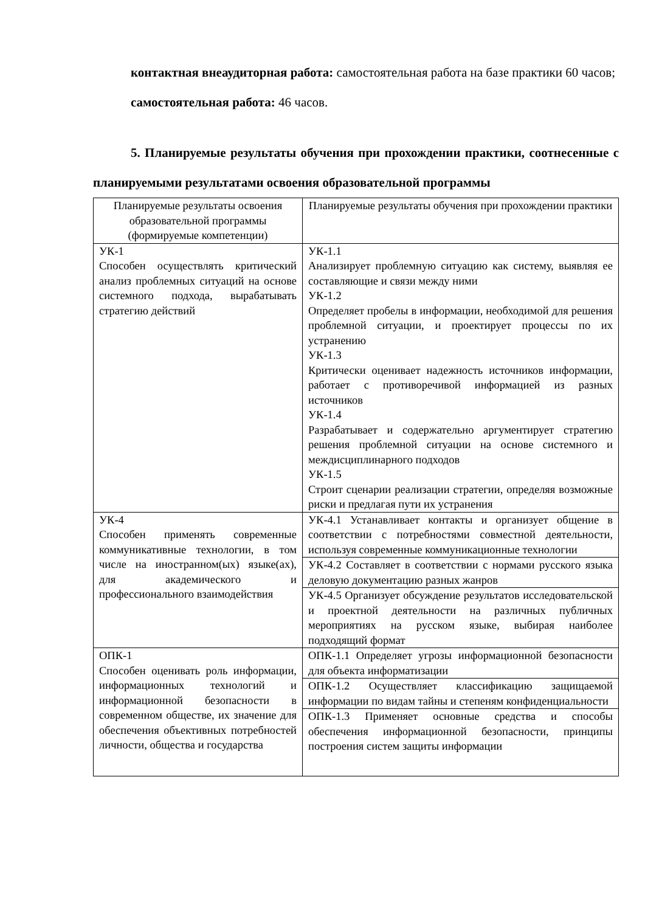контактная внеаудиторная работа: самостоятельная работа на базе практики 60 часов;
самостоятельная работа: 46 часов.
5. Планируемые результаты обучения при прохождении практики, соотнесенные с планируемыми результатами освоения образовательной программы
| Планируемые результаты освоения образовательной программы (формируемые компетенции) | Планируемые результаты обучения при прохождении практики |
| УК-1 Способен осуществлять критический анализ проблемных ситуаций на основе системного подхода, вырабатывать стратегию действий | УК-1.1 Анализирует проблемную ситуацию как систему, выявляя ее составляющие и связи между ними УК-1.2 Определяет пробелы в информации, необходимой для решения проблемной ситуации, и проектирует процессы по их устранению УК-1.3 Критически оценивает надежность источников информации, работает с противоречивой информацией из разных источников УК-1.4 Разрабатывает и содержательно аргументирует стратегию решения проблемной ситуации на основе системного и междисциплинарного подходов УК-1.5 Строит сценарии реализации стратегии, определяя возможные риски и предлагая пути их устранения |
| УК-4 Способен применять современные коммуникативные технологии, в том числе на иностранном(ых) языке(ах), для академического и профессионального взаимодействия | УК-4.1 Устанавливает контакты и организует общение в соответствии с потребностями совместной деятельности, используя современные коммуникационные технологии |
| | УК-4.2 Составляет в соответствии с нормами русского языка деловую документацию разных жанров |
| | УК-4.5 Организует обсуждение результатов исследовательской и проектной деятельности на различных публичных мероприятиях на русском языке, выбирая наиболее подходящий формат |
| ОПК-1 Способен оценивать роль информации, информационных технологий и информационной безопасности в современном обществе, их значение для обеспечения объективных потребностей личности, общества и государства | ОПК-1.1 Определяет угрозы информационной безопасности для объекта информатизации |
| | ОПК-1.2 Осуществляет классификацию защищаемой информации по видам тайны и степеням конфиденциальности |
| | ОПК-1.3 Применяет основные средства и способы обеспечения информационной безопасности, принципы построения систем защиты информации |